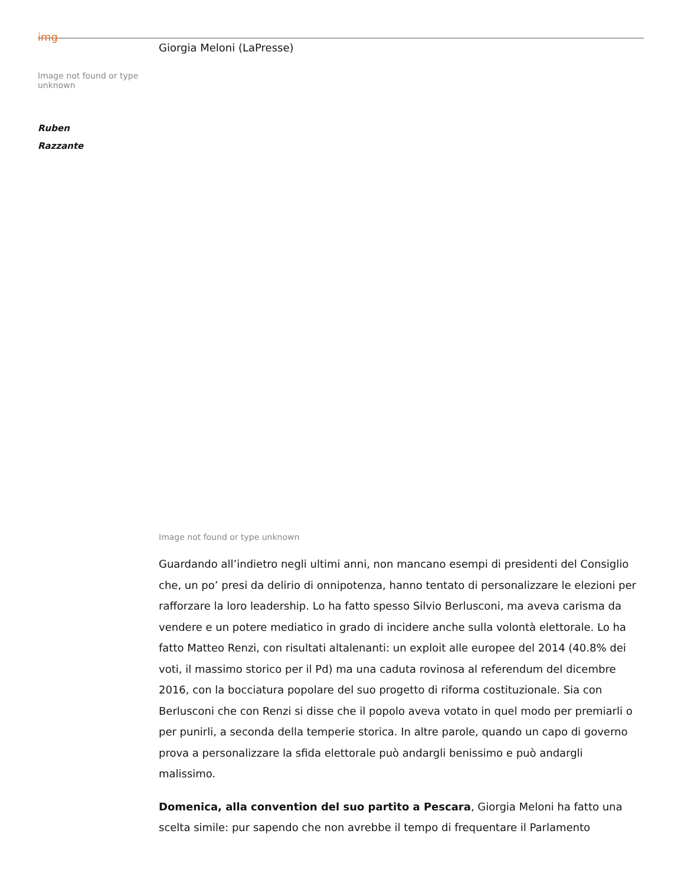img
Image not found or type unknown
Ruben
Razzante
Giorgia Meloni (LaPresse)
Image not found or type unknown
Guardando all’indietro negli ultimi anni, non mancano esempi di presidenti del Consiglio che, un po’ presi da delirio di onnipotenza, hanno tentato di personalizzare le elezioni per rafforzare la loro leadership. Lo ha fatto spesso Silvio Berlusconi, ma aveva carisma da vendere e un potere mediatico in grado di incidere anche sulla volontà elettorale. Lo ha fatto Matteo Renzi, con risultati altalenanti: un exploit alle europee del 2014 (40.8% dei voti, il massimo storico per il Pd) ma una caduta rovinosa al referendum del dicembre 2016, con la bocciatura popolare del suo progetto di riforma costituzionale. Sia con Berlusconi che con Renzi si disse che il popolo aveva votato in quel modo per premiarli o per punirli, a seconda della temperie storica. In altre parole, quando un capo di governo prova a personalizzare la sfida elettorale può andargli benissimo e può andargli malissimo.
Domenica, alla convention del suo partito a Pescara, Giorgia Meloni ha fatto una scelta simile: pur sapendo che non avrebbe il tempo di frequentare il Parlamento